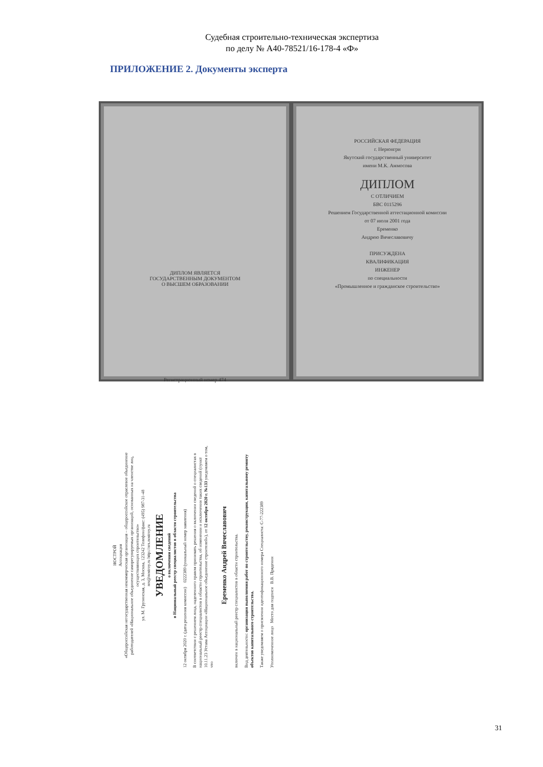Судебная строительно-техническая экспертиза
по делу № А40-78521/16-178-4 «Ф»
ПРИЛОЖЕНИЕ 2. Документы эксперта
ДИПЛОМ ЯВЛЯЕТСЯ
ГОСУДАРСТВЕННЫМ ДОКУМЕНТОМ
О ВЫСШЕМ ОБРАЗОВАНИИ
Регистрационный номер 474
РОССИЙСКАЯ ФЕДЕРАЦИЯ
г. Нерюнгри
Якутский государственный университет
имени М.К. Аммосова
ДИПЛОМ
С ОТЛИЧИЕМ
БВС 0115296
Решением Государственной аттестационной комиссии
от 07 июля 2001 года
Еременко
Андрею Вячеславовичу
ПРИСУЖДЕНА
КВАЛИФИКАЦИЯ
ИНЖЕНЕР
по специальности
«Промышленное и гражданское строительство»
НОСТРОЙ
Ассоциация
«Общероссийская негосударственная некоммерческая организация – общероссийское отраслевое объединение работодателей «Национальное объединение саморегулируемых организаций, основанных на членстве лиц, осуществляющих строительство»
ул. М. Грузинская, д. 3, Москва, 123242 Телефон/факс: (495) 987-31-48
nrs@nostroy.ru http://nrs.nostroy.ru
УВЕДОМЛЕНИЕ
о включении сведений
в Национальный реестр специалистов в области строительства
12 октября 2020 г. (дата решения комиссии) 0222389 (уникальный номер заявления)
В соответствии с решением лица, наделенного правом принимать решения о включении сведений о специалистах в национальный реестр специалистов в области строительства, об изменении и исключении таких сведений (пункт 10.11.23 Устава Ассоциации «Национальное объединение строителей»), от 12 октября 2020 г. №133 уведомляем о том, что
Еременко Андрей Вячеславович
включен в национальный реестр специалистов в области строительства.
Вид деятельности: организация выполнения работ по строительству, реконструкции, капитальному ремонту объектов капитального строительства.
Также уведомляем о присвоении идентификационного номера Специалиста: С-77-222389
Уполномоченное лицо Место для подписи В.В. Пряденин
31